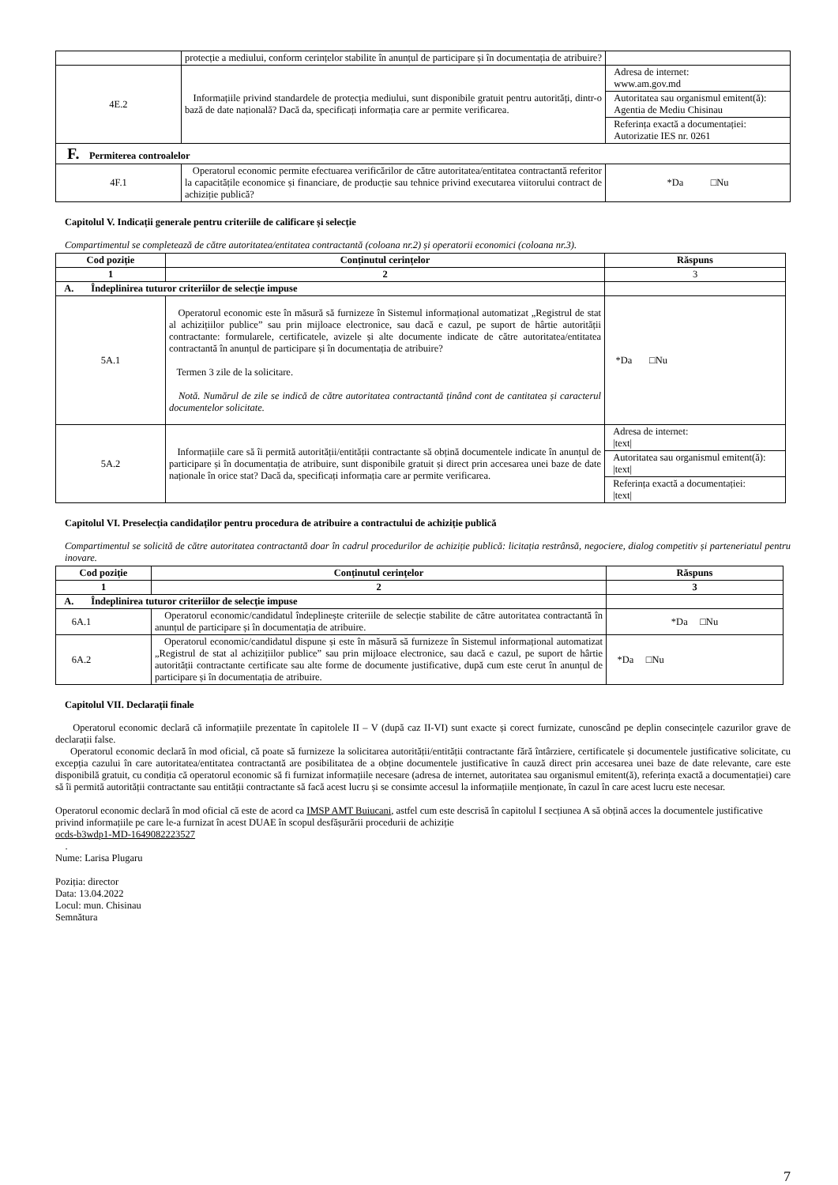| | protecție a mediului, conform cerințelor stabilite în anunțul de participare și în documentația de atribuire? | |
| 4E.2 | Informațiile privind standardele de protecția mediului, sunt disponibile gratuit pentru autorități, dintr-o bază de date națională? Dacă da, specificați informația care ar permite verificarea. | Adresa de internet: www.am.gov.md |
| | | Autoritatea sau organismul emitent(ă): Agentia de Mediu Chisinau |
| | | Referința exactă a documentației: Autorizatie IES nr. 0261 |
| F. Permiterea controalelor | | |
| 4F.1 | Operatorul economic permite efectuarea verificărilor de către autoritatea/entitatea contractantă referitor la capacitățile economice și financiare, de producție sau tehnice privind executarea viitorului contract de achiziție publică? | *Da □Nu |
Capitolul V. Indicații generale pentru criteriile de calificare și selecție
Compartimentul se completează de către autoritatea/entitatea contractantă (coloana nr.2) și operatorii economici (coloana nr.3).
| Cod poziție | Conținutul cerințelor | Răspuns |
| --- | --- | --- |
| 1 | 2 | 3 |
| A. Îndeplinirea tuturor criteriilor de selecție impuse | | |
| 5A.1 | Operatorul economic este în măsură să furnizeze în Sistemul informațional automatizat „Registrul de stat al achizițiilor publice” sau prin mijloace electronice, sau dacă e cazul, pe suport de hârtie autorității contractante: formularele, certificatele, avizele și alte documente indicate de către autoritatea/entitatea contractantă în anunțul de participare și în documentația de atribuire? Termen 3 zile de la solicitare. Notă. Numărul de zile se indică de către autoritatea contractantă ținând cont de cantitatea și caracterul documentelor solicitate. | *Da □Nu |
| 5A.2 | Informațiile care să îi permită autorității/entității contractante să obțină documentele indicate în anunțul de participare și în documentația de atribuire, sunt disponibile gratuit și direct prin accesarea unei baze de date naționale în orice stat? Dacă da, specificați informația care ar permite verificarea. | Adresa de internet: /text/ |
| | | Autoritatea sau organismul emitent(ă): /text/ |
| | | Referința exactă a documentației: /text/ |
Capitolul VI. Preselecția candidaților pentru procedura de atribuire a contractului de achiziție publică
Compartimentul se solicită de către autoritatea contractantă doar în cadrul procedurilor de achiziție publică: licitația restrânsă, negociere, dialog competitiv și parteneriatul pentru inovare.
| Cod poziție | Conținutul cerințelor | Răspuns |
| --- | --- | --- |
| 1 | 2 | 3 |
| A. Îndeplinirea tuturor criteriilor de selecție impuse | | |
| 6A.1 | Operatorul economic/candidatul îndeplinește criteriile de selecție stabilite de către autoritatea contractantă în anunțul de participare și în documentația de atribuire. | *Da □Nu |
| 6A.2 | Operatorul economic/candidatul dispune și este în măsură să furnizeze în Sistemul informațional automatizat „Registrul de stat al achizițiilor publice” sau prin mijloace electronice, sau dacă e cazul, pe suport de hârtie autorității contractante certificate sau alte forme de documente justificative, după cum este cerut în anunțul de participare și în documentația de atribuire. | *Da □Nu |
Capitolul VII. Declarații finale
Operatorul economic declară că informațiile prezentate în capitolele II – V (după caz II-VI) sunt exacte și corect furnizate, cunoscând pe deplin consecințele cazurilor grave de declarații false.
Operatorul economic declară în mod oficial, că poate să furnizeze la solicitarea autorității/entității contractante fără întârziere, certificatele și documentele justificative solicitate, cu excepția cazului în care autoritatea/entitatea contractantă are posibilitatea de a obține documentele justificative în cauză direct prin accesarea unei baze de date relevante, care este disponibilă gratuit, cu condiția că operatorul economic să fi furnizat informațiile necesare (adresa de internet, autoritatea sau organismul emitent(ă), referința exactă a documentației) care să îi permită autorității contractante sau entității contractante să facă acest lucru și se consimte accesul la informațiile menționate, în cazul în care acest lucru este necesar.
Operatorul economic declară în mod oficial că este de acord ca IMSP AMT Buiucani, astfel cum este descrisă în capitolul I secțiunea A să obțină acces la documentele justificative privind informațiile pe care le-a furnizat în acest DUAE în scopul desfășurării procedurii de achiziție
ocds-b3wdp1-MD-1649082223527
.
Nume: Larisa Plugaru
Poziția: director
Data: 13.04.2022
Locul: mun. Chisinau
Semnătura
7